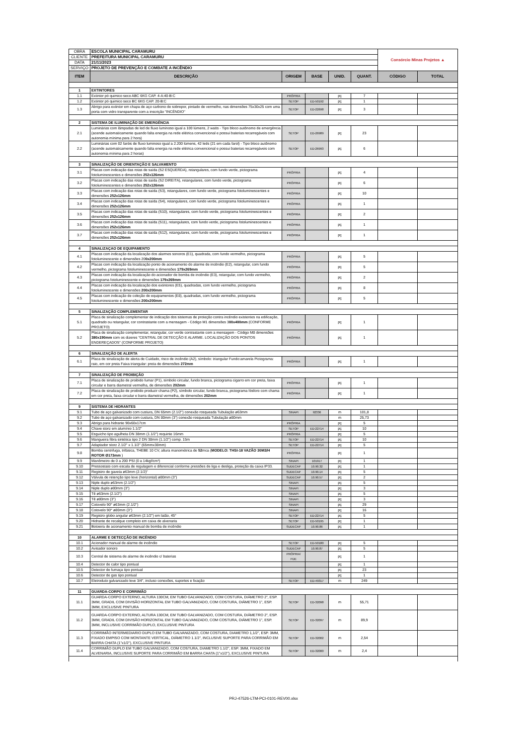| OBRA | ESCOLA MUNICIPAL CARAMURU | | | | | Consórcio Minas Projetos ▲ | |
| CLIENTE | PREFEITURA MUNICIPAL CARAMURU | | | | | | |
| DATA | 21/11/2023 | | | | | | |
| SERVIÇO | PROJETO DE PREVENÇÃO E COMBATE A INCÊNDIO | | | | | | |
| ITEM | DESCRIÇÃO | ORIGEM | BASE | UNID. | QUANT. | CÓDIGO | TOTAL |
| 1 | EXTINTORES | | | | | | |
| 1.1 | Extintor pó quimico seco ABC 6KG CAP. 4-A:40-B:C | PRÓPRIA | | pç | 7 | | |
| 1.2 | Extintor pó quimico seco BC 6KG CAP. 20-B:C | SETOP | ED-50192 | pç | 1 | | |
| 1.3 | Abrigo para extintor em chapa de aço carbono de sobrepor, pintado de vermelho, nas dimensões 75x30x25 com uma porta com vidro transparente com a inscrição "INCÊNDIO" | SETOP | ED-22698 | pç | 3 | | |
| 2 | SISTEMA DE ILUMINAÇÃO DE EMERGÊNCIA | | | | | | |
| 2.1 | Luminárias com lâmpadas de led de fluxo luminoso igual a 100 lúmens, 2 watts - Tipo bloco autônomo de emergência (acende automaticamente quando falta energia na rede elétrica convencional e possui baterias recarregáveis com autonomia mínima para 2 hora) | SETOP | ED-26989 | pç | 23 | | |
| 2.2 | Luminárias com 02 faróis de fluxo luminoso igual a 2.200 lúmens, 42 leds (21 em cada farol) - Tipo bloco autônomo (acende automaticamente quando falta energia na rede elétrica convencional e possui baterias recarregáveis com autonomia mínima para 2 horas) | SETOP | ED-26993 | pç | 6 | | |
| 3 | SINALIZAÇÃO DE ORIENTAÇÃO E SALVAMENTO | | | | | | |
| 3.1 | Placas com indicação das rotas de saída (S2 ESQUERDA), retangulares, com fundo verde, pictograma fotoluminescentes e dimensões 252x126mm | PRÓPRIA | | pç | 4 | | |
| 3.2 | Placas com indicação das rotas de saída (S2 DIREITA), retangulares, com fundo verde, pictograma fotoluminescentes e dimensões 252x126mm | PRÓPRIA | | pç | 6 | | |
| 3.3 | Placas com indicação das rotas de saída (S3), retangulares, com fundo verde, pictograma fotoluminescentes e dimensões 252x126mm | PRÓPRIA | | pç | 10 | | |
| 3.4 | Placas com indicação das rotas de saída (S4), retangulares, com fundo verde, pictograma fotoluminescentes e dimensões 252x126mm | PRÓPRIA | | pç | 1 | | |
| 3.5 | Placas com indicação das rotas de saída (S10), retangulares, com fundo verde, pictograma fotoluminescentes e dimensões 252x126mm | PRÓPRIA | | pç | 2 | | |
| 3.6 | Placas com indicação das rotas de saída (S11), retangulares, com fundo verde, pictograma fotoluminescentes e dimensões 252x126mm | PRÓPRIA | | pç | 1 | | |
| 3.7 | Placas com indicação das rotas de saída (S12), retangulares, com fundo verde, pictograma fotoluminescentes e dimensões 252x126mm | PRÓPRIA | | pç | 1 | | |
| 4 | SINALIZAÇAO DE EQUIPAMENTO | | | | | | |
| 4.1 | Placas com indicação da localização dos alarmes sonoros (E1), quadrada, com fundo vermelho, pictograma fotoluminescente e dimensões 20 0x200mm | PRÓPRIA | | pç | 5 | | |
| 4.2 | Placas com indicação da localização ponto de acionamento do alarme de incêndio (E2), retangular, com fundo vermelho, pictograma fotoluminescente e dimensões 179x269mm | PRÓPRIA | | pç | 5 | | |
| 4.3 | Placas com indicação da localização do acionador de bomba de incêndio (E3), retangular, com fundo vermelho, pictograma fotoluminescente e dimensões 179x269mm | PRÓPRIA | | pç | 2 | | |
| 4.4 | Placas com indicação da localização dos extintores (E5), quadradas, com fundo vermelho, pictograma fotoluminescente e dimensões 200x200mm | PRÓPRIA | | pç | 8 | | |
| 4.5 | Placas com indicação de coleção de equipamentos (E8), quadradas, com fundo vermelho, pictograma fotoluminescente e dimensões 200x200mm | PRÓPRIA | | pç | 5 | | |
| 5 | SINALIZAÇÃO COMPLEMENTAR | | | | | | |
| 5.1 | Placa de sinalização complementar de indicação dos sistemas de proteção contra incêndio existentes na edificação, quadrado ou retangular, cor contrastante com a mensagem - Código M1 dimensões 3 00x400mm (CONFORME PROJETO) | PRÓPRIA | | pç | 1 | | |
| 5.2 | Placa de sinalização complementar, retangular, cor verde contrastante com a mensagem - Código M8 dimensões 380x190mm com os dizeres "CENTRAL DE DETECÇÃO E ALARME. LOCALIZAÇÃO DOS PONTOS ENDEREÇADOS" (CONFORME PROJETO) | PRÓPRIA | | pç | 1 | | |
| 6 | SINALIZAÇÃO DE ALERTA | | | | | | |
| 6.1 | Placa de sinalização de alerta de Cuidado, risco de incêndio (A2), símbolo: triangular Fundo:amarela Pictograma: raio, em cor preta Faixa triangular: preta de dimensões 272mm | PRÓPRIA | | pç | 1 | | |
| 7 | SINALIZAÇÃO DE PROIBIÇÃO | | | | | | |
| 7.1 | Placa de sinalização de proibido fumar (P1), símbolo circular, fundo branca, pictograma cigarro em cor preta, faixa circular e barra diametral vermelha, de dimensões 202mm | PRÓPRIA | | pç | 1 | | |
| 7.2 | Placa de sinalização de proibido produzir chama (P2), símbolo circular, fundo branca, pictograma fósforo com chama em cor preta, faixa circular e barra diametral vermelha, de dimensões 202mm | PRÓPRIA | | pç | 1 | | |
| 9 | SISTEMA DE HIDRANTES | | | | | | |
| 9.1 | Tubo de aço galvanizado com custura, DN 65mm (2.1/2") conexão rosqueada Tubulação ø63mm | SINAPI | 92336 | m | 101,8 | | |
| 9.2 | Tubo de aço galvanizado com custura, DN 80mm (3") conexão rosqueada Tubulação ø80mm | | | m | 25,73 | | |
| 9.3 | Abrigo para hidrante 90x60x17cm | PRÓPRIA | | pç | 5 | | |
| 9.4 | Chave storz em alumínio 1.1/2" | SETOP | ED-22714 | pç | 10 | | |
| 9.5 | Esguicho tipo agulheta DN 38mm (1.1/2") requinte 16mm | PRÓPRIA | | pç | 5 | | |
| 9.6 | Mangueira fibra sintética tipo 2 DN 38mm (1.1/2") comp. 15m | SETOP | ED-22714 | pç | 10 | | |
| 9.7 | Adaptador storz 2.1/2" x 1.1/2" (65mmx38mm) | SETOP | ED-22714 | pç | 5 | | |
| 9.8 | Bomba centrifuga, trifásica, THEBE 10 CV, altura manométrica de 52 mca ( MODELO: THSI-18 VAZÃO 30M3/H ROTOR Ø173mm ) | PRÓPRIA | | pç | 1 | | |
| 9.9 | Manômetro de 0 a 200 PSI (0 a 14kgf/cm²) | SINAPI | 101917 | pç | 1 | | |
| 9.10 | Pressostato com escala de regulagem e diferencial conforme pressões de liga e desliga, proteção da caixa IP33. | SUDECAP | 10.90.32 | pç | 1 | | |
| 9.11 | Registro de gaveta ø63mm (2.1/2)" | SUDECAP | 10.90.14 | pç | 5 | | |
| 9.12 | Válvula de retenção tipo leve (horizontal) ø80mm (3") | SUDECAP | 10.90.57 | pç | 2 | | |
| 9.13 | Niple duplo ø63mm (2.1/2") | SINAPI | | pç | 5 | | |
| 9.14 | Niple duplo ø80mm (3") | SINAPI | | pç | 3 | | |
| 9.15 | Tê ø63mm (2.1/2") | SINAPI | | pç | 5 | | |
| 9.16 | Tê ø80mm (3") | SINAPI | | pç | 3 | | |
| 9.17 | Cotovelo 90° ø63mm (2.1/2") | SINAPI | | pç | 29 | | |
| 9.18 | Cotovelo 90° ø80mm (3") | SINAPI | | pç | 16 | | |
| 9.19 | Registro globo angular ø63mm (2.1/2") em latão, 45° | SETOP | ED-22714 | pç | 5 | | |
| 9.20 | Hidrante de recalque completo em caixa de alvenaria | SETOP | ED-50195 | pç | 1 | | |
| 9.21 | Botoeira de acionamento manual de bomba de incêndio | SUDECAP | 10.90.86 | pç | 1 | | |
| 10 | ALARME E DETECÇÃO DE INCÊNDIO | | | | | | |
| 10.1 | Acionador manual de alarme de incêndio | SETOP | ED-50180 | pç | 5 | | |
| 10.2 | Avisador sonoro | SUDECAP | 10.90.87 | pç | 5 | | |
| 10.3 | Central de sistema de alarme de incêndio c/ baterias | PRÓPRIA/ FDE | | pç | 1 | | |
| 10.4 | Detector de calor tipo pontual | | | pç | 1 | | |
| 10.5 | Detector de fumaça tipo pontual | | | pç | 23 | | |
| 10.6 | Detector de gas tipo pontual | | | pç | 1 | | |
| 10.7 | Eletroduto galvanizado leve 3/4", incluso conexões, suportes e fixação | SETOP | ED-49317 | m | 249 | | |
| 11 | GUARDA-CORPO E CORRIMÃO | | | | | | |
| 11.1 | GUARDA-CORPO EXTERNO, ALTURA 130CM, EM TUBO GALVANIZADO, COM COSTURA, DIÂMETRO 2", ESP. 3MM, GRADIL COM DIVISÃO HORIZONTAL EM TUBO GALVANIZADO, COM COSTURA, DIÂMETRO 1", ESP. 3MM, EXCLUSIVE PINTURA | SETOP | ED-32098 | m | 55,71 | | |
| 11.2 | GUARDA-CORPO EXTERNO, ALTURA 130CM, EM TUBO GALVANIZADO, COM COSTURA, DIÂMETRO 2", ESP. 3MM, GRADIL COM DIVISÃO HORIZONTAL EM TUBO GALVANIZADO, COM COSTURA, DIÂMETRO 1", ESP. 3MM, INCLUSIVE CORRIMÃO DUPLO, EXCLUSIVE PINTURA | SETOP | ED-32097 | m | 89,9 | | |
| 11.3 | CORRIMÃO INTERMEDIARIO DUPLO EM TUBO GALVANIZADO, COM COSTURA, DIAMETRO 1,1/2", ESP. 3MM, FIXADO EMPISO COM MONTANTE VERTICAL, DIÂMETRO 1.1/2", INCLUSIVE SUPORTE PARA CORRIMÃO EM BARRA CHATA (1"x1/2"), EXCLUSIVE PINTURA | SETOP | ED-32002 | m | 2,54 | | |
| 11.4 | CORRIMÃO DUPLO EM TUBO GALVANIZADO, COM COSTURA, DIAMETRO 1.1/2", ESP. 3MM, FIXADO EM ALVENARIA, INCLUSIVE SUPORTE PARA CORRIMÃO EM BARRA CHATA (1"x1/2"), EXCLUSIVE PINTURA | SETOP | ED-32000 | m | 2,4 | | |
PRJ-47526-LTM-PCI-0101-REV00.xlsx